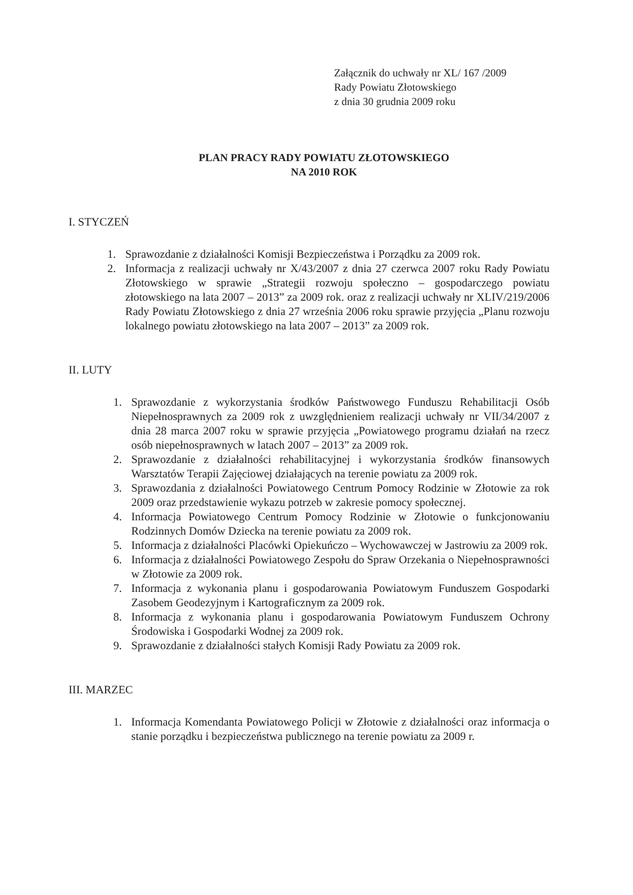Załącznik do uchwały nr XL/ 167 /2009
Rady Powiatu Złotowskiego
z dnia 30 grudnia 2009 roku
PLAN PRACY RADY POWIATU ZŁOTOWSKIEGO
NA 2010 ROK
I. STYCZEŃ
1. Sprawozdanie z działalności Komisji Bezpieczeństwa i Porządku za 2009 rok.
2. Informacja z realizacji uchwały nr X/43/2007 z dnia 27 czerwca 2007 roku Rady Powiatu Złotowskiego w sprawie „Strategii rozwoju społeczno – gospodarczego powiatu złotowskiego na lata 2007 – 2013” za 2009 rok. oraz z realizacji uchwały nr XLIV/219/2006 Rady Powiatu Złotowskiego z dnia 27 września 2006 roku sprawie przyjęcia „Planu rozwoju lokalnego powiatu złotowskiego na lata 2007 – 2013” za 2009 rok.
II. LUTY
1. Sprawozdanie z wykorzystania środków Państwowego Funduszu Rehabilitacji Osób Niepełnosprawnych za 2009 rok z uwzględnieniem realizacji uchwały nr VII/34/2007 z dnia 28 marca 2007 roku w sprawie przyjęcia „Powiatowego programu działań na rzecz osób niepełnosprawnych w latach 2007 – 2013” za 2009 rok.
2. Sprawozdanie z działalności rehabilitacyjnej i wykorzystania środków finansowych Warsztatów Terapii Zajęciowej działających na terenie powiatu za 2009 rok.
3. Sprawozdania z działalności Powiatowego Centrum Pomocy Rodzinie w Złotowie za rok 2009 oraz przedstawienie wykazu potrzeb w zakresie pomocy społecznej.
4. Informacja Powiatowego Centrum Pomocy Rodzinie w Złotowie o funkcjonowaniu Rodzinnych Domów Dziecka na terenie powiatu za 2009 rok.
5. Informacja z działalności Placówki Opiekuńczo – Wychowawczej w Jastrowiu za 2009 rok.
6. Informacja z działalności Powiatowego Zespołu do Spraw Orzekania o Niepełnosprawności w Złotowie za 2009 rok.
7. Informacja z wykonania planu i gospodarowania Powiatowym Funduszem Gospodarki Zasobem Geodezyjnym i Kartograficznym za 2009 rok.
8. Informacja z wykonania planu i gospodarowania Powiatowym Funduszem Ochrony Środowiska i Gospodarki Wodnej za 2009 rok.
9. Sprawozdanie z działalności stałych Komisji Rady Powiatu za 2009 rok.
III. MARZEC
1. Informacja Komendanta Powiatowego Policji w Złotowie z działalności oraz informacja o stanie porządku i bezpieczeństwa publicznego na terenie powiatu za 2009 r.